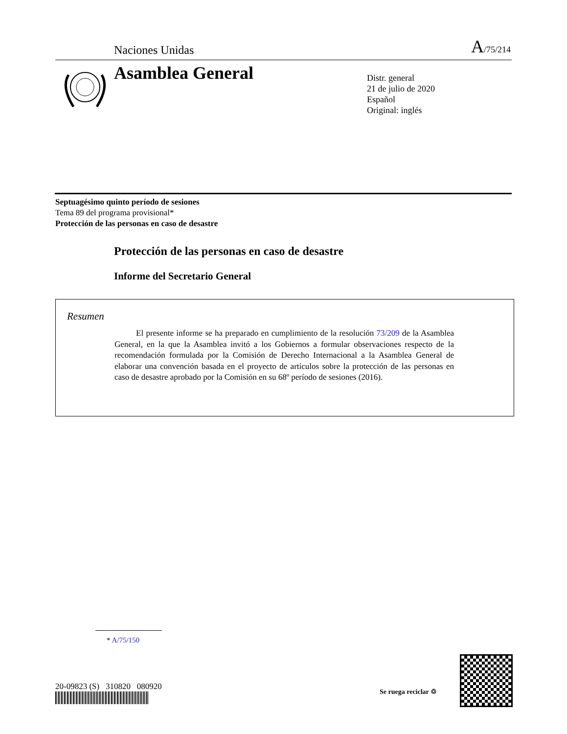Naciones Unidas A/75/214
Asamblea General
Distr. general
21 de julio de 2020
Español
Original: inglés
Septuagésimo quinto período de sesiones
Tema 89 del programa provisional*
Protección de las personas en caso de desastre
Protección de las personas en caso de desastre
Informe del Secretario General
Resumen
El presente informe se ha preparado en cumplimiento de la resolución 73/209 de la Asamblea General, en la que la Asamblea invitó a los Gobiernos a formular observaciones respecto de la recomendación formulada por la Comisión de Derecho Internacional a la Asamblea General de elaborar una convención basada en el proyecto de artículos sobre la protección de las personas en caso de desastre aprobado por la Comisión en su 68º período de sesiones (2016).
* A/75/150
20-09823 (S) 310820 080920 Se ruega reciclar ♲